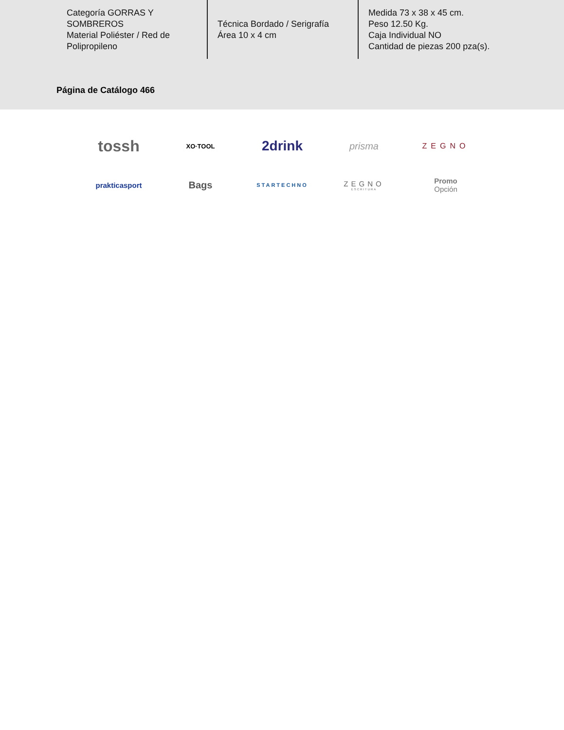Categoría GORRAS Y SOMBREROS
Material Poliéster / Red de Polipropileno
Técnica Bordado / Serigrafía
Área 10 x 4 cm
Medida 73 x 38 x 45 cm.
Peso 12.50 Kg.
Caja Individual NO
Cantidad de piezas 200 pza(s).
Página de Catálogo 466
tossh
XO·TOOL
2drink
prisma
ZEGNO
prakticasport
Bags
STARTECHNO
ZEGNO
ESCRITURA
Promo
Opción